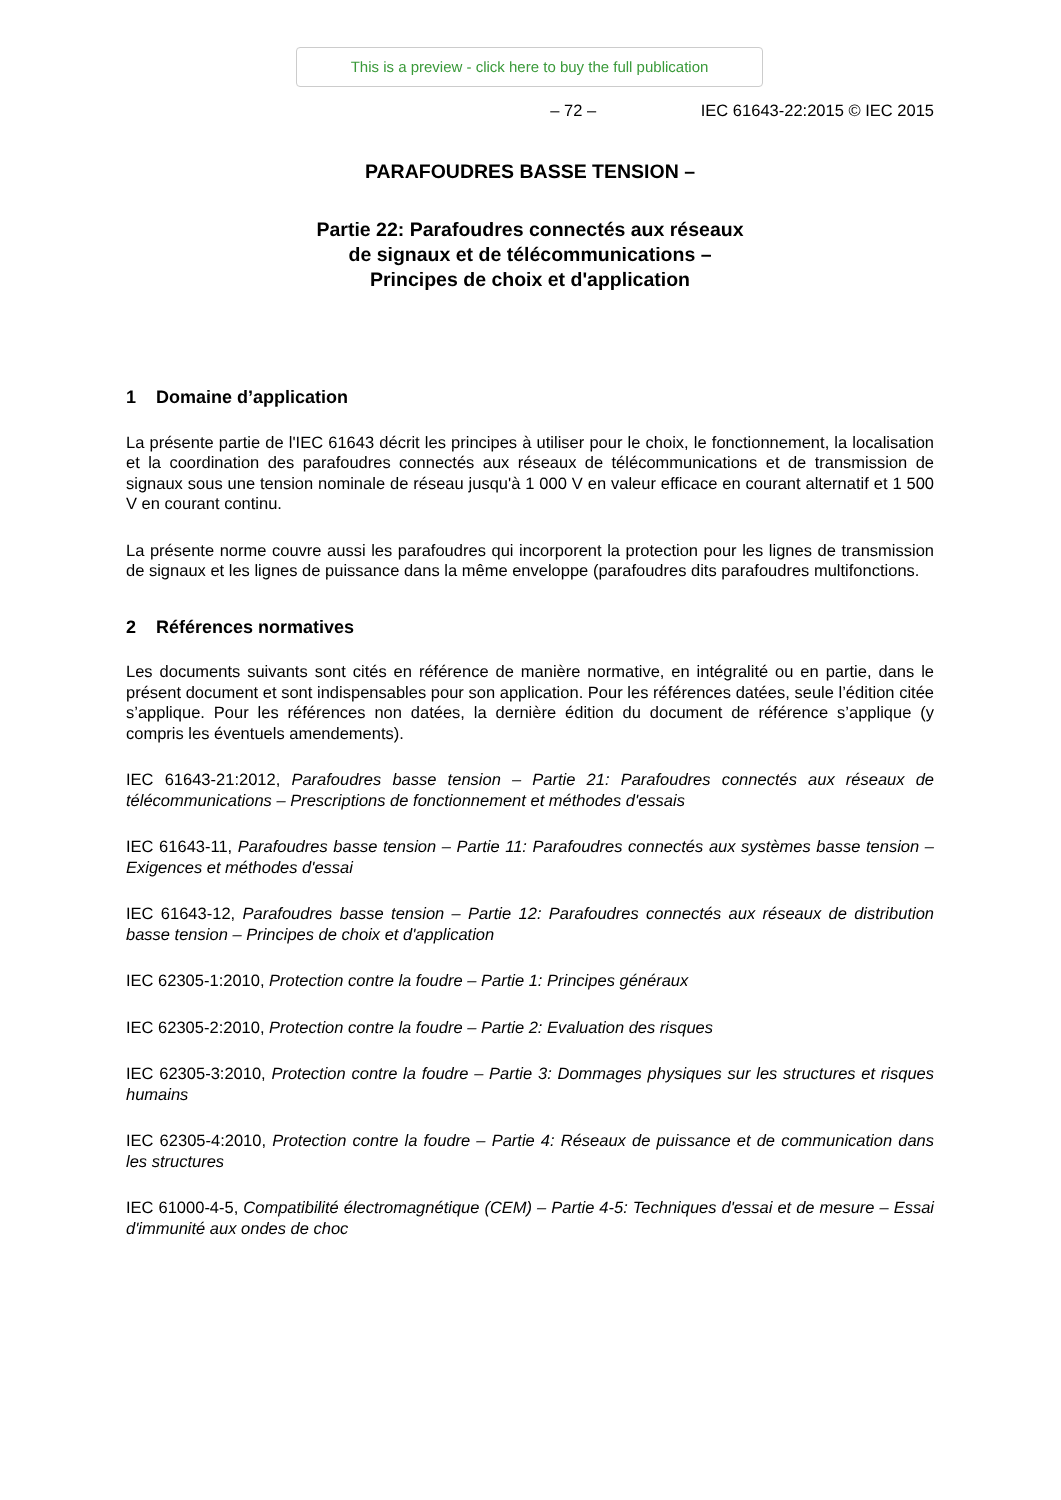This is a preview - click here to buy the full publication
– 72 – IEC 61643-22:2015 © IEC 2015
PARAFOUDRES BASSE TENSION –
Partie 22: Parafoudres connectés aux réseaux
de signaux et de télécommunications –
Principes de choix et d'application
1 Domaine d’application
La présente partie de l'IEC 61643 décrit les principes à utiliser pour le choix, le fonctionnement, la localisation et la coordination des parafoudres connectés aux réseaux de télécommunications et de transmission de signaux sous une tension nominale de réseau jusqu'à 1 000 V en valeur efficace en courant alternatif et 1 500 V en courant continu.
La présente norme couvre aussi les parafoudres qui incorporent la protection pour les lignes de transmission de signaux et les lignes de puissance dans la même enveloppe (parafoudres dits parafoudres multifonctions.
2 Références normatives
Les documents suivants sont cités en référence de manière normative, en intégralité ou en partie, dans le présent document et sont indispensables pour son application. Pour les références datées, seule l’édition citée s’applique. Pour les références non datées, la dernière édition du document de référence s’applique (y compris les éventuels amendements).
IEC 61643-21:2012, Parafoudres basse tension – Partie 21: Parafoudres connectés aux réseaux de télécommunications – Prescriptions de fonctionnement et méthodes d'essais
IEC 61643-11, Parafoudres basse tension – Partie 11: Parafoudres connectés aux systèmes basse tension – Exigences et méthodes d'essai
IEC 61643-12, Parafoudres basse tension – Partie 12: Parafoudres connectés aux réseaux de distribution basse tension – Principes de choix et d'application
IEC 62305-1:2010, Protection contre la foudre – Partie 1: Principes généraux
IEC 62305-2:2010, Protection contre la foudre – Partie 2: Evaluation des risques
IEC 62305-3:2010, Protection contre la foudre – Partie 3: Dommages physiques sur les structures et risques humains
IEC 62305-4:2010, Protection contre la foudre – Partie 4: Réseaux de puissance et de communication dans les structures
IEC 61000-4-5, Compatibilité électromagnétique (CEM) – Partie 4-5: Techniques d'essai et de mesure – Essai d'immunité aux ondes de choc